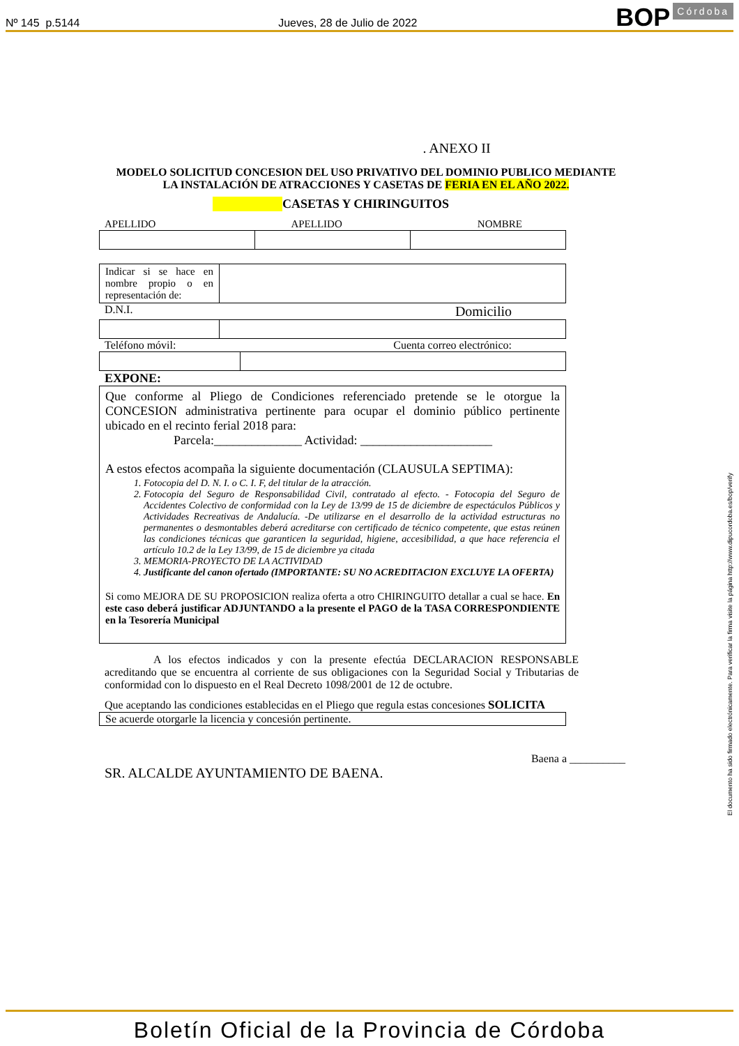Nº 145 p.5144 Jueves, 28 de Julio de 2022 BOP Córdoba
. ANEXO II
MODELO SOLICITUD CONCESION DEL USO PRIVATIVO DEL DOMINIO PUBLICO MEDIANTE LA INSTALACIÓN DE ATRACCIONES Y CASETAS DE FERIA EN EL AÑO 2022.
CASETAS Y CHIRINGUITOS
APELLIDO APELLIDO NOMBRE
| Indicar si se hace en nombre propio o en representación de: | |
D.N.I. Domicilio
Teléfono móvil: Cuenta correo electrónico:
EXPONE:
| Que conforme al Pliego de Condiciones referenciado pretende se le otorgue la CONCESION administrativa pertinente para ocupar el dominio público pertinente ubicado en el recinto ferial 2018 para: Parcela:______________ Actividad: _____________________ A estos efectos acompaña la siguiente documentación (CLAUSULA SEPTIMA): 1. Fotocopia del D. N. I. o C. I. F, del titular de la atracción. 2. Fotocopia del Seguro de Responsabilidad Civil, contratado al efecto. - Fotocopia del Seguro de Accidentes Colectivo de conformidad con la Ley de 13/99 de 15 de diciembre de espectáculos Públicos y Actividades Recreativas de Andalucía. -De utilizarse en el desarrollo de la actividad estructuras no permanentes o desmontables deberá acreditarse con certificado de técnico competente, que estas reúnen las condiciones técnicas que garanticen la seguridad, higiene, accesibilidad, a que hace referencia el artículo 10.2 de la Ley 13/99, de 15 de diciembre ya citada 3. MEMORIA-PROYECTO DE LA ACTIVIDAD 4. Justificante del canon ofertado (IMPORTANTE: SU NO ACREDITACION EXCLUYE LA OFERTA) Si como MEJORA DE SU PROPOSICION realiza oferta a otro CHIRINGUITO detallar a cual se hace. En este caso deberá justificar ADJUNTANDO a la presente el PAGO de la TASA CORRESPONDIENTE en la Tesorería Municipal |
A los efectos indicados y con la presente efectúa DECLARACION RESPONSABLE acreditando que se encuentra al corriente de sus obligaciones con la Seguridad Social y Tributarias de conformidad con lo dispuesto en el Real Decreto 1098/2001 de 12 de octubre.
Que aceptando las condiciones establecidas en el Pliego que regula estas concesiones SOLICITA
| Se acuerde otorgarle la licencia y concesión pertinente. |
Baena a __________
SR. ALCALDE AYUNTAMIENTO DE BAENA.
El documento ha sido firmado electrónicamente. Para verificar la firma visite la página http://www.dipucordoba.es/bop/verify
Boletín Oficial de la Provincia de Córdoba